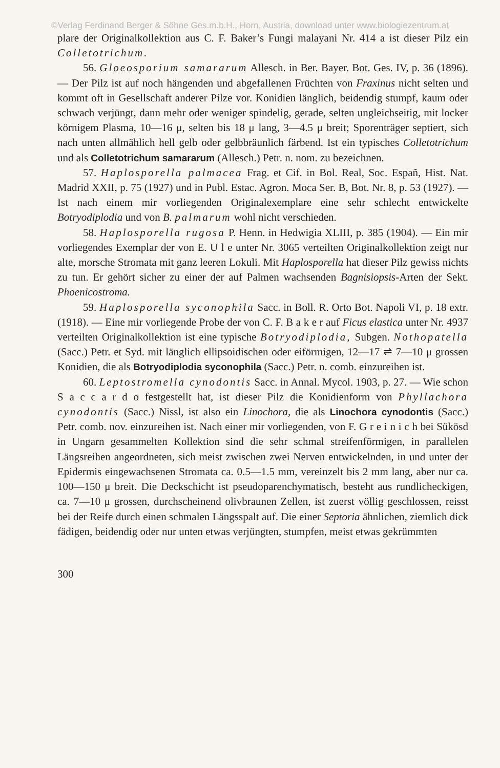©Verlag Ferdinand Berger & Söhne Ges.m.b.H., Horn, Austria, download unter www.biologiezentrum.at
plare der Originalkollektion aus C. F. Baker’s Fungi malayani Nr. 414 a ist dieser Pilz ein Colletotrichum.
56. Gloeosporium samararum Allesch. in Ber. Bayer. Bot. Ges. IV, p. 36 (1896). — Der Pilz ist auf noch hängenden und abgefallenen Früchten von Fraxinus nicht selten und kommt oft in Gesellschaft anderer Pilze vor. Konidien länglich, beidendig stumpf, kaum oder schwach verjüngt, dann mehr oder weniger spindelig, gerade, selten ungleichseitig, mit locker körnigem Plasma, 10—16 μ, selten bis 18 μ lang, 3—4.5 μ breit; Sporenträger septiert, sich nach unten allmählich hell gelb oder gelbbräunlich färbend. Ist ein typisches Colletotrichum und als Colletotrichum samararum (Allesch.) Petr. n. nom. zu bezeichnen.
57. Haplosporella palmacea Frag. et Cif. in Bol. Real, Soc. Españ, Hist. Nat. Madrid XXII, p. 75 (1927) und in Publ. Estac. Agron. Moca Ser. B, Bot. Nr. 8, p. 53 (1927). — Ist nach einem mir vorliegenden Originalexemplare eine sehr schlecht entwickelte Botryodiplodia und von B. palmarum wohl nicht verschieden.
58. Haplosporella rugosa P. Henn. in Hedwigia XLIII, p. 385 (1904). — Ein mir vorliegendes Exemplar der von E. U l e unter Nr. 3065 verteilten Originalkollektion zeigt nur alte, morsche Stromata mit ganz leeren Lokuli. Mit Haplosporella hat dieser Pilz gewiss nichts zu tun. Er gehört sicher zu einer der auf Palmen wachsenden Bagnisiopsis-Arten der Sekt. Phoenicostroma.
59. Haplosporella syconophila Sacc. in Boll. R. Orto Bot. Napoli VI, p. 18 extr. (1918). — Eine mir vorliegende Probe der von C. F. B a k e r auf Ficus elastica unter Nr. 4937 verteilten Originalkollektion ist eine typische Botryodiplodia, Subgen. Nothopatella (Sacc.) Petr. et Syd. mit länglich ellipsoidischen oder eiförmigen, 12—17 ⇌ 7—10 μ grossen Konidien, die als Botryodiplodia syconophila (Sacc.) Petr. n. comb. einzureihen ist.
60. Leptostromella cynodontis Sacc. in Annal. Mycol. 1903, p. 27. — Wie schon S a c c a r d o festgestellt hat, ist dieser Pilz die Konidienform von Phyllachora cynodontis (Sacc.) Nissl, ist also ein Linochora, die als Linochora cynodontis (Sacc.) Petr. comb. nov. einzureihen ist. Nach einer mir vorliegenden, von F. G r e i n i c h bei Sükösd in Ungarn gesammelten Kollektion sind die sehr schmal streifenförmigen, in parallelen Längsreihen angeordneten, sich meist zwischen zwei Nerven entwickelnden, in und unter der Epidermis eingewachsenen Stromata ca. 0.5—1.5 mm, vereinzelt bis 2 mm lang, aber nur ca. 100—150 μ breit. Die Deckschicht ist pseudoparenchymatisch, besteht aus rundlicheckigen, ca. 7—10 μ grossen, durchscheinend olivbraunen Zellen, ist zuerst völlig geschlossen, reisst bei der Reife durch einen schmalen Längsspalt auf. Die einer Septoria ähnlichen, ziemlich dick fädigen, beidendig oder nur unten etwas verjüngten, stumpfen, meist etwas gekrümmten
300